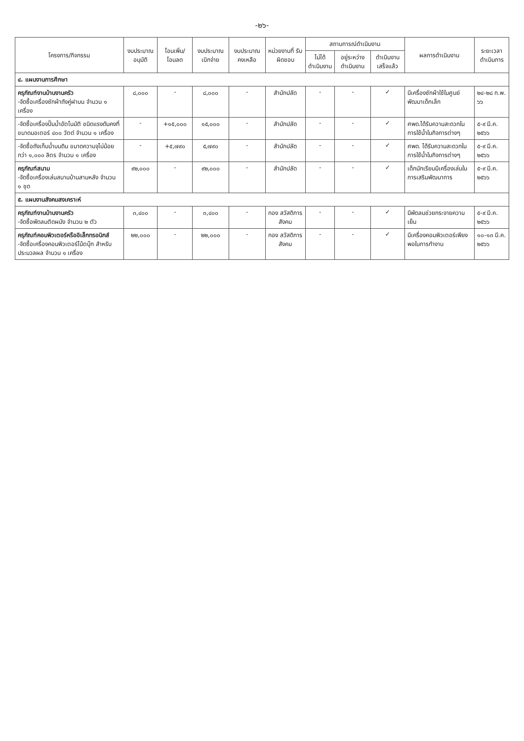-๒๖-
| โครงการ/กิจกรรม | งบประมาณอนุมัติ | โอนเพิ่ม/ โอนลด | งบประมาณ เบิกจ่าย | งบประมาณ คงเหลือ | หน่วยงานที่ รับผิดชอบ | สถานการณ์ดำเนินงาน | | | ผลการดำเนินงาน | ระยะเวลา ดำเนินการ |
| --- | --- | --- | --- | --- | --- | --- | --- | --- | --- | --- |
| | | | | | | ไม่ได้ ดำเนินงาน | อยู่ระหว่าง ดำเนินงาน | ดำเนินงาน เสร็จแล้ว | | |
| ๔. แผนงานการศึกษา | | | | | | | | | | |
| ครุภัณฑ์งานบ้านงานครัว -จัดซื้อเครื่องซักผ้าถังคู่ฝาบน จำนวน ๑ เครื่อง | ๘,๐๐๐ | - | ๘,๐๐๐ | - | สำนักปลัด | - | - | ✓ | มีเครื่องซักผ้าใช้ในศูนย์พัฒนาเด็กเล็ก | ๒๔-๒๘ ก.พ. ๖๖ |
| -จัดซื้อเครื่องปั๊มน้ำอัตโนมัติ ชนิดแรงดันคงที่ ขนาดมอเตอร์ ๔๐๐ วัตต์ จำนวน ๑ เครื่อง | - | +๑๕,๐๐๐ | ๑๕,๐๐๐ | - | สำนักปลัด | - | - | ✓ | ศพด.ได้รับความสะดวกในการใช้น้ำในกิจการต่างๆ | ๕-๙ มี.ค. ๒๕๖๖ |
| -จัดซื้อถังเก็บน้ำบนดิน ขนาดความจุไม่น้อยกว่า ๑,๐๐๐ ลิตร จำนวน ๑ เครื่อง | - | +๕,๗๙๐ | ๕,๗๙๐ | - | สำนักปลัด | - | - | ✓ | ศพด. ได้รับความสะดวกในการใช้น้ำในกิจการต่างๆ | ๕-๙ มี.ค. ๒๕๖๖ |
| ครุภัณฑ์สนาม -จัดซื้อเครื่องเล่นสนามบ้านสามหลัง จำนวน ๑ ชุด | ๙๒,๐๐๐ | - | ๙๒,๐๐๐ | - | สำนักปลัด | - | - | ✓ | เด็กนักเรียนมีเครื่องเล่นในการเสริมพัฒนาการ | ๕-๙ มี.ค. ๒๕๖๖ |
| ๕. แผนงานสังคมสงเคราะห์ | | | | | | | | | | |
| ครุภัณฑ์งานบ้านงานครัว -จัดซื้อพัดลมติดผนัง จำนวน ๒ ตัว | ๓,๔๐๐ | - | ๓,๔๐๐ | - | กอง สวัสดิการสังคม | - | - | ✓ | มีพัดลมช่วยกระจายความเย็น | ๕-๙ มี.ค. ๒๕๖๖ |
| ครุภัณฑ์คอมพิวเตอร์หรืออิเล็กทรอนิกส์ -จัดซื้อเครื่องคอมพิวเตอร์โน้ตบุ๊ก สำหรับประมวลผล จำนวน ๑ เครื่อง | ๒๒,๐๐๐ | - | ๒๒,๐๐๐ | - | กอง สวัสดิการสังคม | - | - | ✓ | มีเครื่องคอมพิวเตอร์เพียงพอในการทำงาน | ๑๐-๑๓ มี.ค. ๒๕๖๖ |